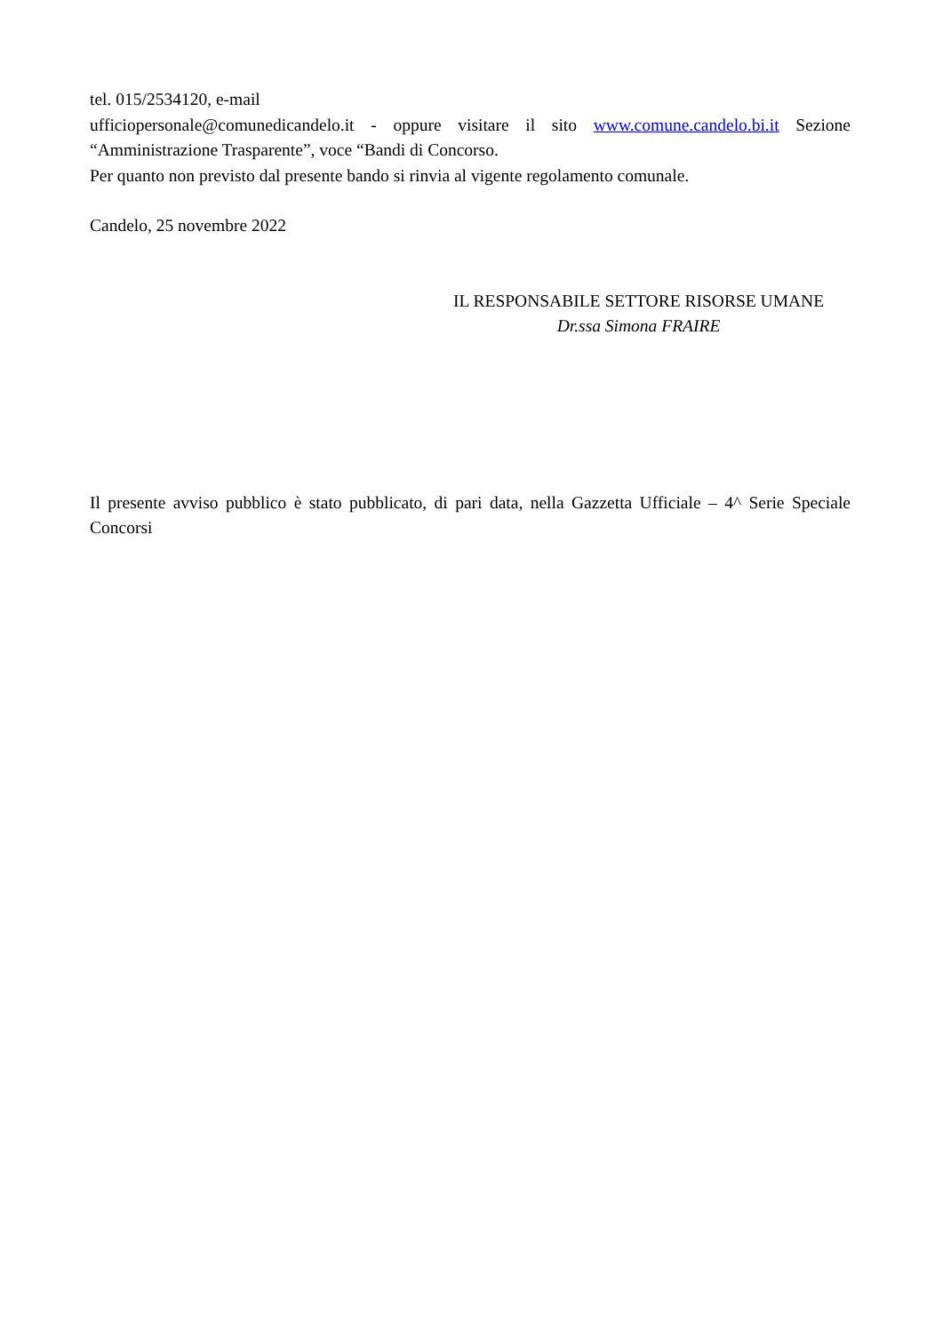tel. 015/2534120, e-mail
ufficiopersonale@comunedicandelo.it - oppure visitare il sito www.comune.candelo.bi.it Sezione
“Amministrazione Trasparente”, voce “Bandi di Concorso.
Per quanto non previsto dal presente bando si rinvia al vigente regolamento comunale.
Candelo, 25 novembre 2022
IL RESPONSABILE SETTORE RISORSE UMANE
Dr.ssa Simona FRAIRE
Il presente avviso pubblico è stato pubblicato, di pari data, nella Gazzetta Ufficiale – 4^ Serie Speciale Concorsi